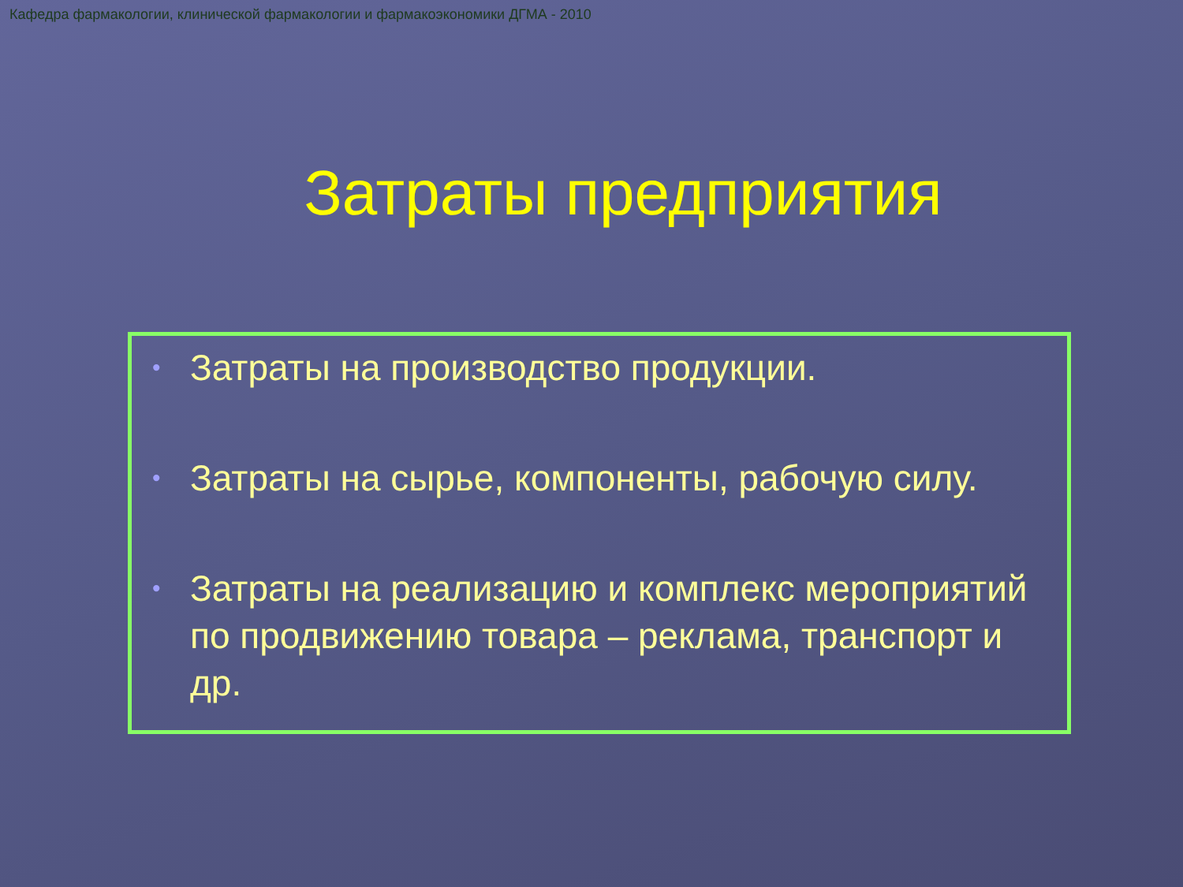Кафедра фармакологии, клинической фармакологии и фармакоэкономики ДГМА - 2010
Затраты предприятия
• Затраты на производство продукции.
• Затраты на сырье, компоненты, рабочую силу.
• Затраты на реализацию и комплекс мероприятий по продвижению товара – реклама, транспорт и др.